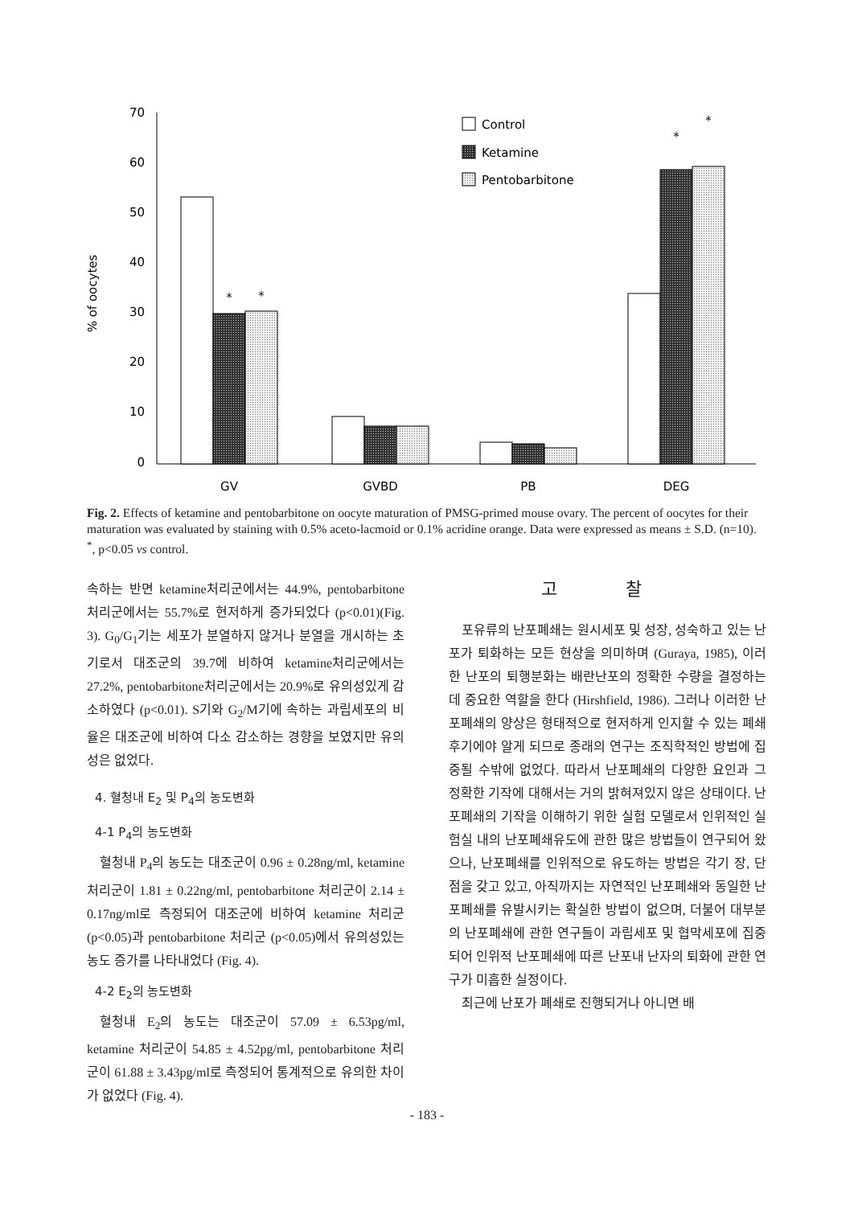70
60
50
40
30
20
10
0
% of oocytes
GV
GVBD
PB
DEG
*
*
*
*
Control
Ketamine
Pentobarbitone
Fig. 2. Effects of ketamine and pentobarbitone on oocyte maturation of PMSG-primed mouse ovary. The percent of oocytes for their maturation was evaluated by staining with 0.5% aceto-lacmoid or 0.1% acridine orange. Data were expressed as means ± S.D. (n=10). <sup>*</sup>, p<0.05 vs control.
속하는 반면 ketamine처리군에서는 44.9%, pentobarbitone처리군에서는 55.7%로 현저하게 증가되었다 (p<0.01)(Fig. 3). G<sub>0</sub>/G<sub>1</sub>기는 세포가 분열하지 않거나 분열을 개시하는 초기로서 대조군의 39.7에 비하여 ketamine처리군에서는 27.2%, pentobarbitone처리군에서는 20.9%로 유의성있게 감소하였다 (p<0.01). S기와 G<sub>2</sub>/M기에 속하는 과립세포의 비율은 대조군에 비하여 다소 감소하는 경향을 보였지만 유의성은 없었다.
4. 혈청내 E<sub>2</sub> 및 P<sub>4</sub>의 농도변화
4-1 P<sub>4</sub>의 농도변화
혈청내 P<sub>4</sub>의 농도는 대조군이 0.96 ± 0.28ng/ml, ketamine 처리군이 1.81 ± 0.22ng/ml, pentobarbitone 처리군이 2.14 ± 0.17ng/ml로 측정되어 대조군에 비하여 ketamine 처리군 (p<0.05)과 pentobarbitone 처리군 (p<0.05)에서 유의성있는 농도 증가를 나타내었다 (Fig. 4).
4-2 E<sub>2</sub>의 농도변화
혈청내 E<sub>2</sub>의 농도는 대조군이 57.09 ± 6.53pg/ml, ketamine 처리군이 54.85 ± 4.52pg/ml, pentobarbitone 처리군이 61.88 ± 3.43pg/ml로 측정되어 통계적으로 유의한 차이가 없었다 (Fig. 4).
고 찰
포유류의 난포폐쇄는 원시세포 및 성장, 성숙하고 있는 난포가 퇴화하는 모든 현상을 의미하며 (Guraya, 1985), 이러한 난포의 퇴행분화는 배란난포의 정확한 수량을 결정하는데 중요한 역할을 한다 (Hirshfield, 1986). 그러나 이러한 난포폐쇄의 양상은 형태적으로 현저하게 인지할 수 있는 폐쇄후기에야 알게 되므로 종래의 연구는 조직학적인 방법에 집중될 수밖에 없었다. 따라서 난포폐쇄의 다양한 요인과 그 정확한 기작에 대해서는 거의 밝혀져있지 않은 상태이다. 난포폐쇄의 기작을 이해하기 위한 실험 모델로서 인위적인 실험실 내의 난포폐쇄유도에 관한 많은 방법들이 연구되어 왔으나, 난포폐쇄를 인위적으로 유도하는 방법은 각기 장, 단점을 갖고 있고, 아직까지는 자연적인 난포폐쇄와 동일한 난포폐쇄를 유발시키는 확실한 방법이 없으며, 더불어 대부분의 난포폐쇄에 관한 연구들이 과립세포 및 협막세포에 집중되어 인위적 난포폐쇄에 따른 난포내 난자의 퇴화에 관한 연구가 미흡한 실정이다.
최근에 난포가 폐쇄로 진행되거나 아니면 배
- 183 -